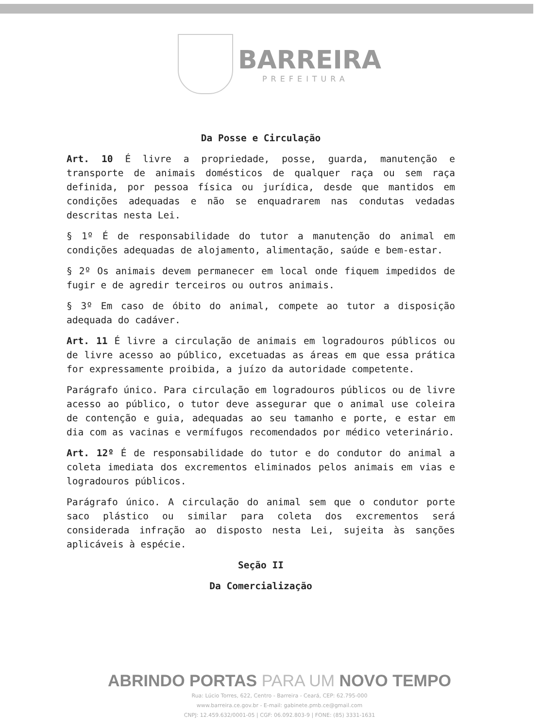BARREIRA PREFEITURA
Da Posse e Circulação
Art. 10 É livre a propriedade, posse, guarda, manutenção e transporte de animais domésticos de qualquer raça ou sem raça definida, por pessoa física ou jurídica, desde que mantidos em condições adequadas e não se enquadrarem nas condutas vedadas descritas nesta Lei.
§ 1º É de responsabilidade do tutor a manutenção do animal em condições adequadas de alojamento, alimentação, saúde e bem-estar.
§ 2º Os animais devem permanecer em local onde fiquem impedidos de fugir e de agredir terceiros ou outros animais.
§ 3º Em caso de óbito do animal, compete ao tutor a disposição adequada do cadáver.
Art. 11 É livre a circulação de animais em logradouros públicos ou de livre acesso ao público, excetuadas as áreas em que essa prática for expressamente proibida, a juízo da autoridade competente.
Parágrafo único. Para circulação em logradouros públicos ou de livre acesso ao público, o tutor deve assegurar que o animal use coleira de contenção e guia, adequadas ao seu tamanho e porte, e estar em dia com as vacinas e vermífugos recomendados por médico veterinário.
Art. 12º É de responsabilidade do tutor e do condutor do animal a coleta imediata dos excrementos eliminados pelos animais em vias e logradouros públicos.
Parágrafo único. A circulação do animal sem que o condutor porte saco plástico ou similar para coleta dos excrementos será considerada infração ao disposto nesta Lei, sujeita às sanções aplicáveis à espécie.
Seção II
Da Comercialização
ABRINDO PORTAS PARA UM NOVO TEMPO
Rua: Lúcio Torres, 622, Centro - Barreira - Ceará, CEP: 62.795-000
www.barreira.ce.gov.br - E-mail: gabinete.pmb.ce@gmail.com
CNPJ: 12.459.632/0001-05 | CGF: 06.092.803-9 | FONE: (85) 3331-1631